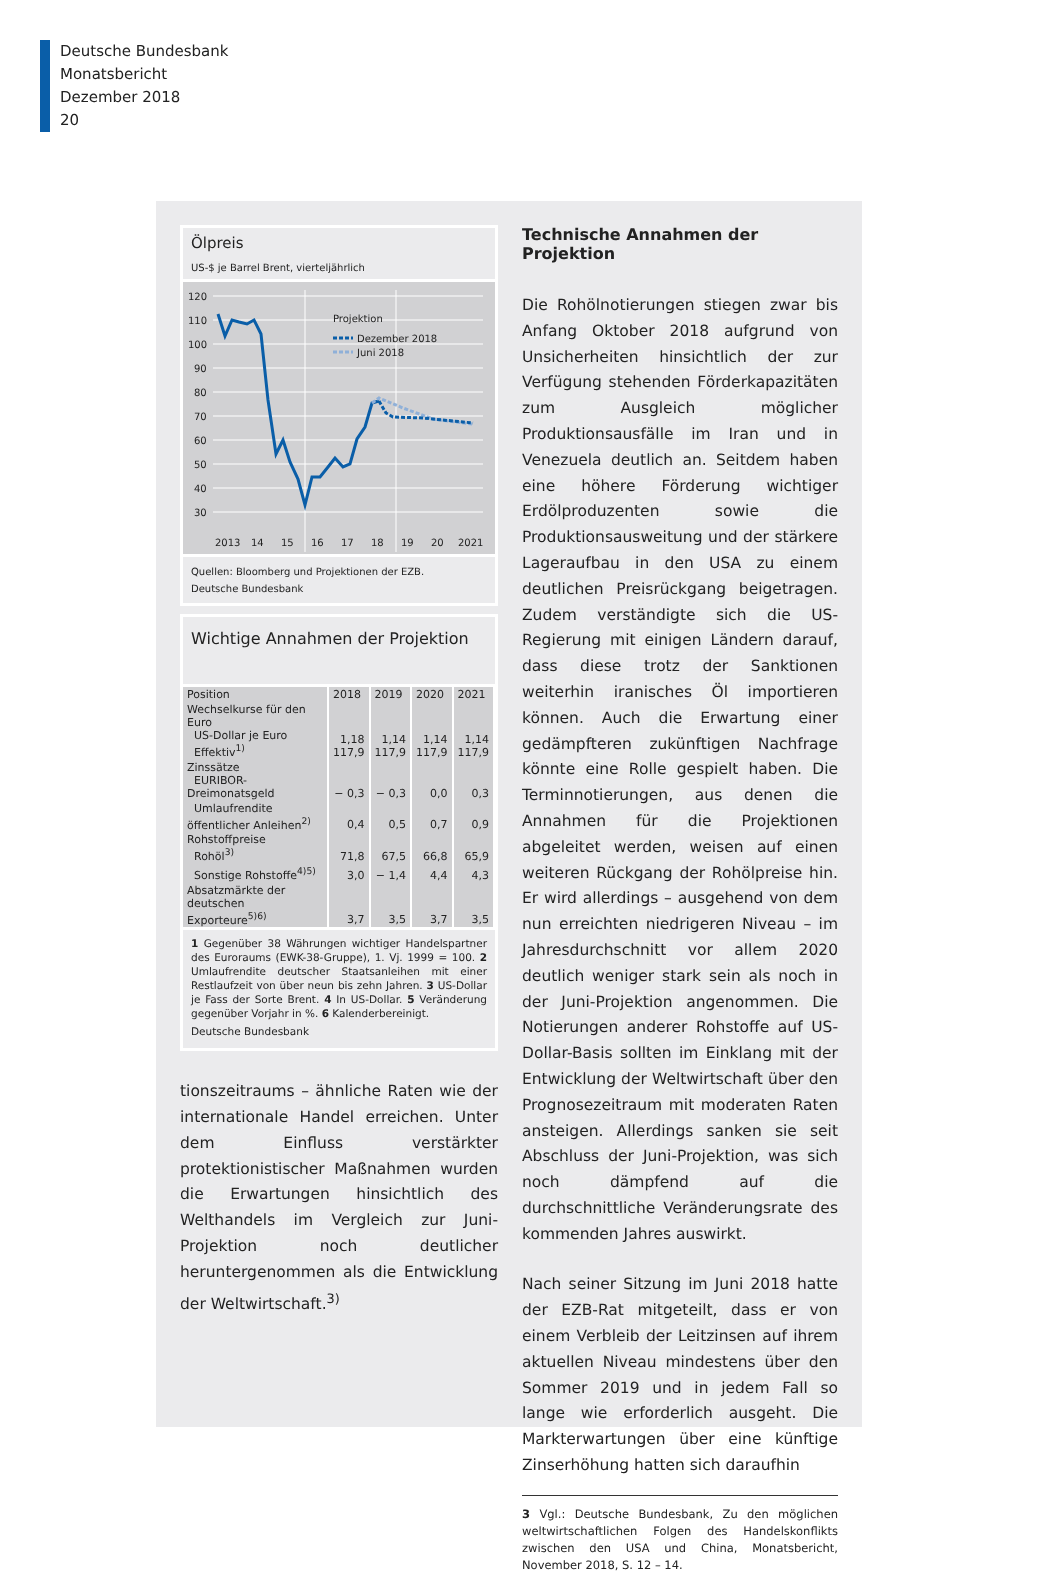Deutsche Bundesbank
Monatsbericht
Dezember 2018
20
Ölpreis
US-$ je Barrel Brent, vierteljährlich
120
110
100
90
80
70
60
50
40
30
2013
14
15
16
17
18
19
20
2021
Projektion
Dezember 2018
Juni 2018
Quellen: Bloomberg und Projektionen der EZB.
Deutsche Bundesbank
Wichtige Annahmen der Projektion
| Position | 2018 | 2019 | 2020 | 2021 |
| --- | --- | --- | --- | --- |
| Wechselkurse für den Euro US-Dollar je Euro Effektiv<sup>1)</sup> | 1,18 117,9 | 1,14 117,9 | 1,14 117,9 | 1,14 117,9 |
| Zinssätze EURIBOR-Dreimonatsgeld | − 0,3 | − 0,3 | 0,0 | 0,3 |
| Umlaufrendite öffentlicher Anleihen<sup>2)</sup> | 0,4 | 0,5 | 0,7 | 0,9 |
| Rohstoffpreise Rohöl<sup>3)</sup> | 71,8 | 67,5 | 66,8 | 65,9 |
| Sonstige Rohstoffe<sup>4)5)</sup> | 3,0 | − 1,4 | 4,4 | 4,3 |
| Absatzmärkte der deutschen Exporteure<sup>5)6)</sup> | 3,7 | 3,5 | 3,7 | 3,5 |
1 Gegenüber 38 Währungen wichtiger Handelspartner des Euroraums (EWK-38-Gruppe), 1. Vj. 1999 = 100. 2 Umlaufrendite deutscher Staatsanleihen mit einer Restlaufzeit von über neun bis zehn Jahren. 3 US-Dollar je Fass der Sorte Brent. 4 In US-Dollar. 5 Veränderung gegenüber Vorjahr in %. 6 Kalenderbereinigt.
Deutsche Bundesbank
tionszeitraums – ähnliche Raten wie der internationale Handel erreichen. Unter dem Einfluss verstärkter protektionistischer Maßnahmen wurden die Erwartungen hinsichtlich des Welthandels im Vergleich zur Juni-Projektion noch deutlicher heruntergenommen als die Entwicklung der Weltwirtschaft.<sup>3)</sup>
Technische Annahmen der Projektion
Die Rohölnotierungen stiegen zwar bis Anfang Oktober 2018 aufgrund von Unsicherheiten hinsichtlich der zur Verfügung stehenden Förderkapazitäten zum Ausgleich möglicher Produktionsausfälle im Iran und in Venezuela deutlich an. Seitdem haben eine höhere Förderung wichtiger Erdölproduzenten sowie die Produktionsausweitung und der stärkere Lageraufbau in den USA zu einem deutlichen Preisrückgang beigetragen. Zudem verständigte sich die US-Regierung mit einigen Ländern darauf, dass diese trotz der Sanktionen weiterhin iranisches Öl importieren können. Auch die Erwartung einer gedämpfteren zukünftigen Nachfrage könnte eine Rolle gespielt haben. Die Terminnotierungen, aus denen die Annahmen für die Projektionen abgeleitet werden, weisen auf einen weiteren Rückgang der Rohölpreise hin. Er wird allerdings – ausgehend von dem nun erreichten niedrigeren Niveau – im Jahresdurchschnitt vor allem 2020 deutlich weniger stark sein als noch in der Juni-Projektion angenommen. Die Notierungen anderer Rohstoffe auf US-Dollar-Basis sollten im Einklang mit der Entwicklung der Weltwirtschaft über den Prognosezeitraum mit moderaten Raten ansteigen. Allerdings sanken sie seit Abschluss der Juni-Projektion, was sich noch dämpfend auf die durchschnittliche Veränderungsrate des kommenden Jahres auswirkt.
Nach seiner Sitzung im Juni 2018 hatte der EZB-Rat mitgeteilt, dass er von einem Verbleib der Leitzinsen auf ihrem aktuellen Niveau mindestens über den Sommer 2019 und in jedem Fall so lange wie erforderlich ausgeht. Die Markterwartungen über eine künftige Zinserhöhung hatten sich daraufhin
3 Vgl.: Deutsche Bundesbank, Zu den möglichen weltwirtschaftlichen Folgen des Handelskonflikts zwischen den USA und China, Monatsbericht, November 2018, S. 12 – 14.